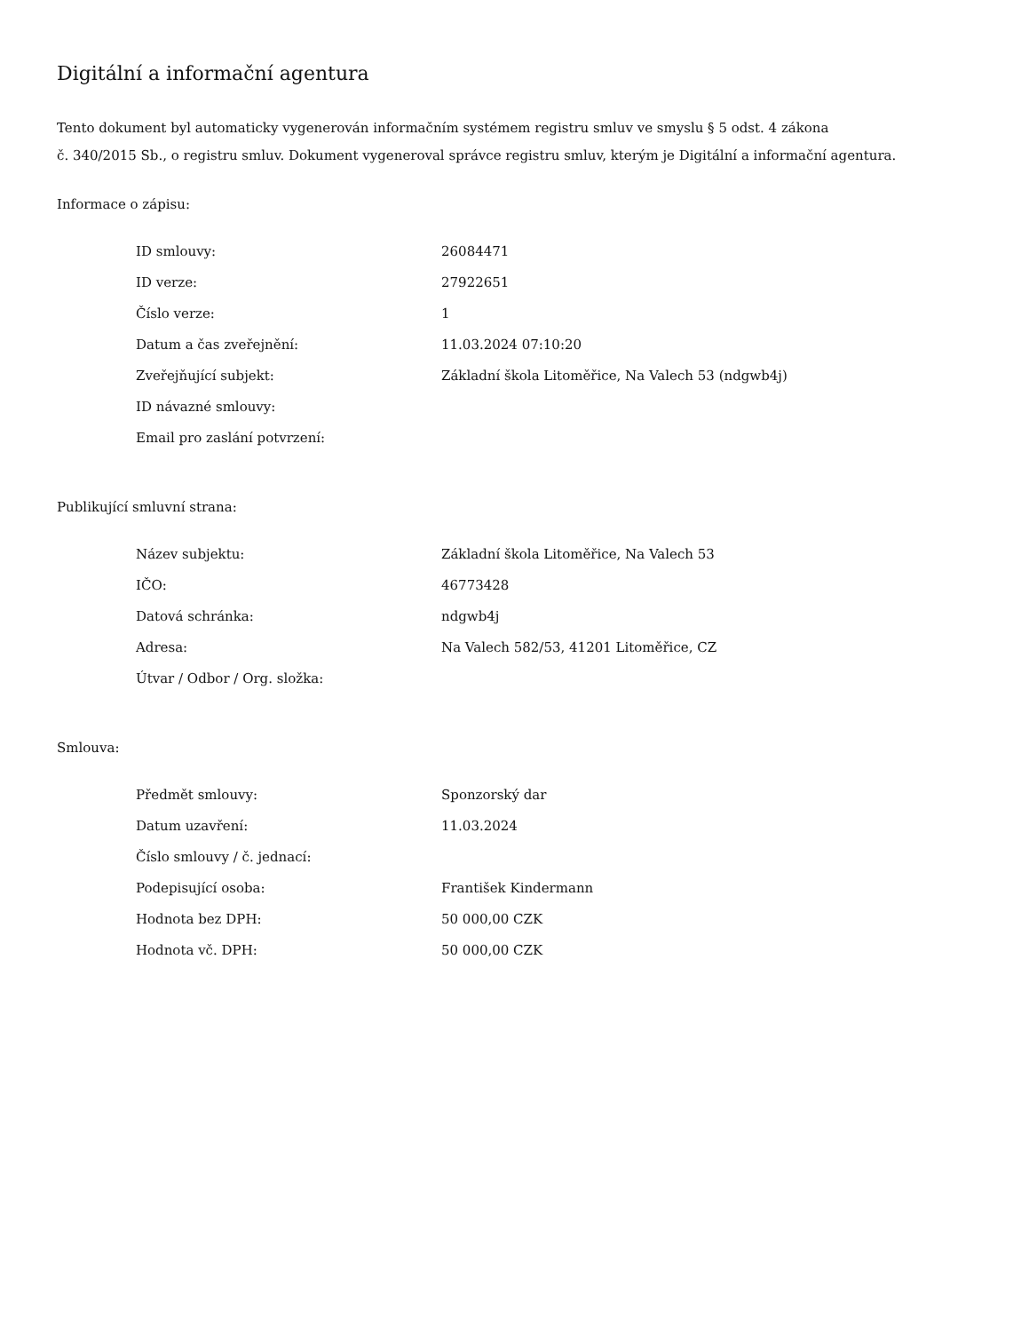Digitální a informační agentura
Tento dokument byl automaticky vygenerován informačním systémem registru smluv ve smyslu § 5 odst. 4 zákona
č. 340/2015 Sb., o registru smluv. Dokument vygeneroval správce registru smluv, kterým je Digitální a informační agentura.
Informace o zápisu:
| ID smlouvy: | 26084471 |
| ID verze: | 27922651 |
| Číslo verze: | 1 |
| Datum a čas zveřejnění: | 11.03.2024 07:10:20 |
| Zveřejňující subjekt: | Základní škola Litoměřice, Na Valech 53 (ndgwb4j) |
| ID návazné smlouvy: | |
| Email pro zaslání potvrzení: | |
Publikující smluvní strana:
| Název subjektu: | Základní škola Litoměřice, Na Valech 53 |
| IČO: | 46773428 |
| Datová schránka: | ndgwb4j |
| Adresa: | Na Valech 582/53, 41201 Litoměřice, CZ |
| Útvar / Odbor / Org. složka: | |
Smlouva:
| Předmět smlouvy: | Sponzorský dar |
| Datum uzavření: | 11.03.2024 |
| Číslo smlouvy / č. jednací: | |
| Podepisující osoba: | František Kindermann |
| Hodnota bez DPH: | 50 000,00 CZK |
| Hodnota vč. DPH: | 50 000,00 CZK |